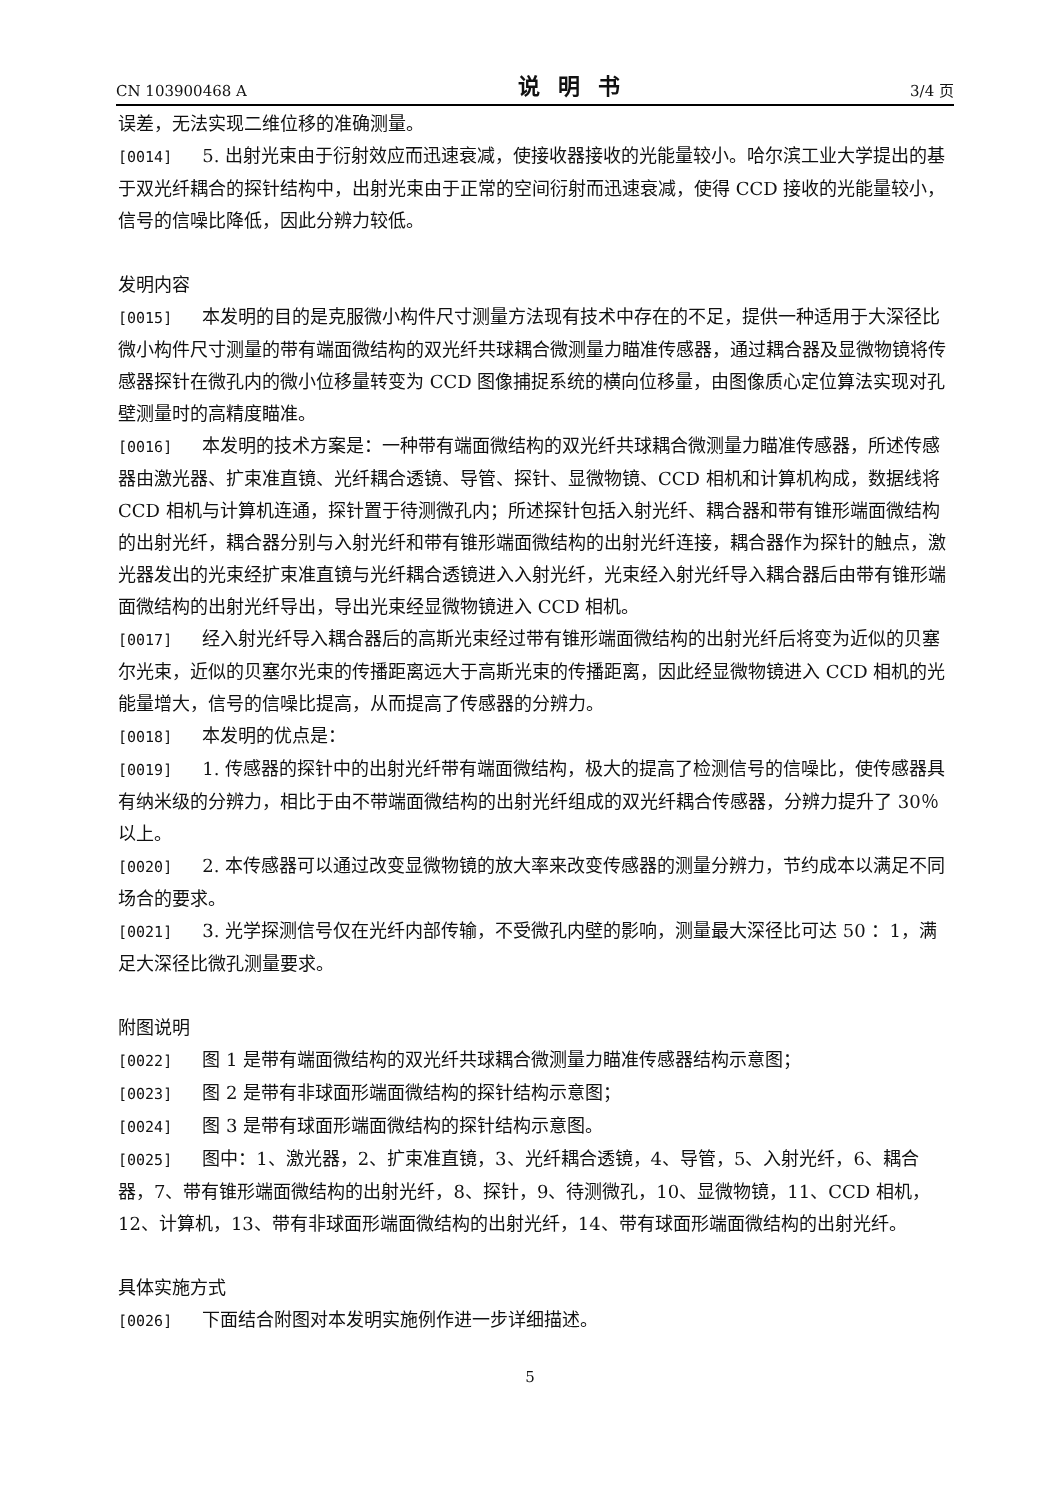CN 103900468 A 说明书 3/4 页
误差，无法实现二维位移的准确测量。
[0014] 5. 出射光束由于衍射效应而迅速衰减，使接收器接收的光能量较小。哈尔滨工业大学提出的基于双光纤耦合的探针结构中，出射光束由于正常的空间衍射而迅速衰减，使得 CCD 接收的光能量较小，信号的信噪比降低，因此分辨力较低。
发明内容
[0015] 本发明的目的是克服微小构件尺寸测量方法现有技术中存在的不足，提供一种适用于大深径比微小构件尺寸测量的带有端面微结构的双光纤共球耦合微测量力瞄准传感器，通过耦合器及显微物镜将传感器探针在微孔内的微小位移量转变为 CCD 图像捕捉系统的横向位移量，由图像质心定位算法实现对孔壁测量时的高精度瞄准。
[0016] 本发明的技术方案是：一种带有端面微结构的双光纤共球耦合微测量力瞄准传感器，所述传感器由激光器、扩束准直镜、光纤耦合透镜、导管、探针、显微物镜、CCD 相机和计算机构成，数据线将 CCD 相机与计算机连通，探针置于待测微孔内；所述探针包括入射光纤、耦合器和带有锥形端面微结构的出射光纤，耦合器分别与入射光纤和带有锥形端面微结构的出射光纤连接，耦合器作为探针的触点，激光器发出的光束经扩束准直镜与光纤耦合透镜进入入射光纤，光束经入射光纤导入耦合器后由带有锥形端面微结构的出射光纤导出，导出光束经显微物镜进入 CCD 相机。
[0017] 经入射光纤导入耦合器后的高斯光束经过带有锥形端面微结构的出射光纤后将变为近似的贝塞尔光束，近似的贝塞尔光束的传播距离远大于高斯光束的传播距离，因此经显微物镜进入 CCD 相机的光能量增大，信号的信噪比提高，从而提高了传感器的分辨力。
[0018] 本发明的优点是：
[0019] 1. 传感器的探针中的出射光纤带有端面微结构，极大的提高了检测信号的信噪比，使传感器具有纳米级的分辨力，相比于由不带端面微结构的出射光纤组成的双光纤耦合传感器，分辨力提升了 30％以上。
[0020] 2. 本传感器可以通过改变显微物镜的放大率来改变传感器的测量分辨力，节约成本以满足不同场合的要求。
[0021] 3. 光学探测信号仅在光纤内部传输，不受微孔内壁的影响，测量最大深径比可达 50 ：1，满足大深径比微孔测量要求。
附图说明
[0022] 图 1 是带有端面微结构的双光纤共球耦合微测量力瞄准传感器结构示意图；
[0023] 图 2 是带有非球面形端面微结构的探针结构示意图；
[0024] 图 3 是带有球面形端面微结构的探针结构示意图。
[0025] 图中：1、激光器，2、扩束准直镜，3、光纤耦合透镜，4、导管，5、入射光纤，6、耦合器，7、带有锥形端面微结构的出射光纤，8、探针，9、待测微孔，10、显微物镜，11、CCD 相机，12、计算机，13、带有非球面形端面微结构的出射光纤，14、带有球面形端面微结构的出射光纤。
具体实施方式
[0026] 下面结合附图对本发明实施例作进一步详细描述。
5